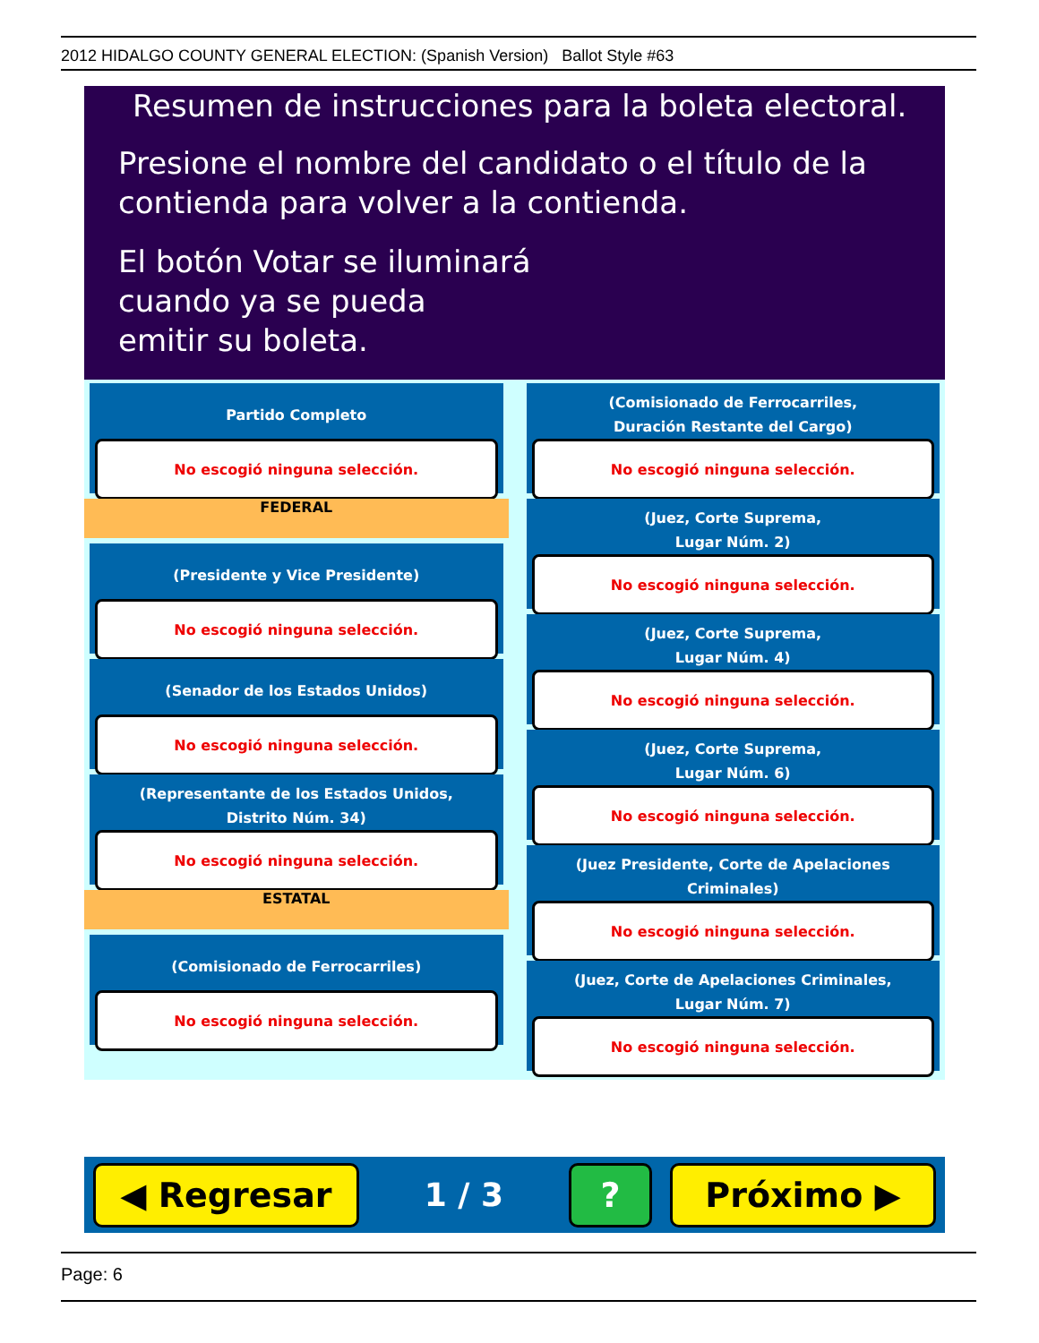2012 HIDALGO COUNTY GENERAL ELECTION: (Spanish Version) Ballot Style #63
Resumen de instrucciones para la boleta electoral.
Presione el nombre del candidato o el título de la
contienda para volver a la contienda.
El botón Votar se iluminará
cuando ya se pueda
emitir su boleta.
Partido Completo
No escogió ninguna selección.
FEDERAL
(Presidente y Vice Presidente)
No escogió ninguna selección.
(Senador de los Estados Unidos)
No escogió ninguna selección.
(Representante de los Estados Unidos,
Distrito Núm. 34)
No escogió ninguna selección.
ESTATAL
(Comisionado de Ferrocarriles)
No escogió ninguna selección.
(Comisionado de Ferrocarriles,
Duración Restante del Cargo)
No escogió ninguna selección.
(Juez, Corte Suprema,
Lugar Núm. 2)
No escogió ninguna selección.
(Juez, Corte Suprema,
Lugar Núm. 4)
No escogió ninguna selección.
(Juez, Corte Suprema,
Lugar Núm. 6)
No escogió ninguna selección.
(Juez Presidente, Corte de Apelaciones Criminales)
No escogió ninguna selección.
(Juez, Corte de Apelaciones Criminales,
Lugar Núm. 7)
No escogió ninguna selección.
◀ Regresar
1 / 3
? Próximo ▶
Page: 6